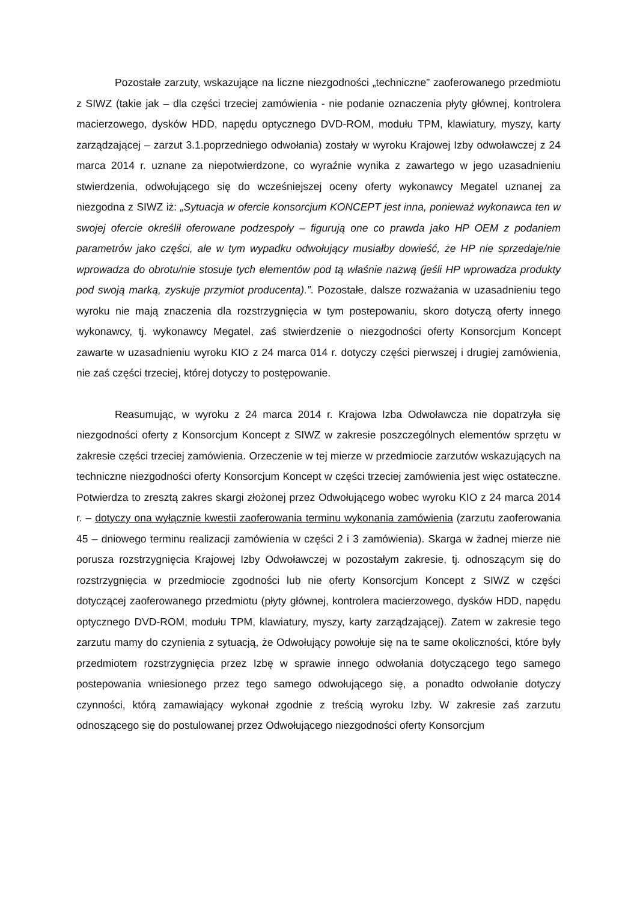Pozostałe zarzuty, wskazujące na liczne niezgodności „techniczne” zaoferowanego przedmiotu z SIWZ (takie jak – dla części trzeciej zamówienia - nie podanie oznaczenia płyty głównej, kontrolera macierzowego, dysków HDD, napędu optycznego DVD-ROM, modułu TPM, klawiatury, myszy, karty zarządzającej – zarzut 3.1.poprzedniego odwołania) zostały w wyroku Krajowej Izby odwoławczej z 24 marca 2014 r. uznane za niepotwierdzone, co wyraźnie wynika z zawartego w jego uzasadnieniu stwierdzenia, odwołującego się do wcześniejszej oceny oferty wykonawcy Megatel uznanej za niezgodna z SIWZ iż: „Sytuacja w ofercie konsorcjum KONCEPT jest inna, ponieważ wykonawca ten w swojej ofercie określił oferowane podzespoły – figurują one co prawda jako HP OEM z podaniem parametrów jako części, ale w tym wypadku odwołujący musiałby dowieść, że HP nie sprzedaje/nie wprowadza do obrotu/nie stosuje tych elementów pod tą właśnie nazwą (jeśli HP wprowadza produkty pod swoją marką, zyskuje przymiot producenta).”. Pozostałe, dalsze rozważania w uzasadnieniu tego wyroku nie mają znaczenia dla rozstrzygnięcia w tym postepowaniu, skoro dotyczą oferty innego wykonawcy, tj. wykonawcy Megatel, zaś stwierdzenie o niezgodności oferty Konsorcjum Koncept zawarte w uzasadnieniu wyroku KIO z 24 marca 014 r. dotyczy części pierwszej i drugiej zamówienia, nie zaś części trzeciej, której dotyczy to postępowanie.
Reasumując, w wyroku z 24 marca 2014 r. Krajowa Izba Odwoławcza nie dopatrzyła się niezgodności oferty z Konsorcjum Koncept z SIWZ w zakresie poszczególnych elementów sprzętu w zakresie części trzeciej zamówienia. Orzeczenie w tej mierze w przedmiocie zarzutów wskazujących na techniczne niezgodności oferty Konsorcjum Koncept w części trzeciej zamówienia jest więc ostateczne. Potwierdza to zresztą zakres skargi złożonej przez Odwołującego wobec wyroku KIO z 24 marca 2014 r. – dotyczy ona wyłącznie kwestii zaoferowania terminu wykonania zamówienia (zarzutu zaoferowania 45 – dniowego terminu realizacji zamówienia w części 2 i 3 zamówienia). Skarga w żadnej mierze nie porusza rozstrzygnięcia Krajowej Izby Odwoławczej w pozostałym zakresie, tj. odnoszącym się do rozstrzygnięcia w przedmiocie zgodności lub nie oferty Konsorcjum Koncept z SIWZ w części dotyczącej zaoferowanego przedmiotu (płyty głównej, kontrolera macierzowego, dysków HDD, napędu optycznego DVD-ROM, modułu TPM, klawiatury, myszy, karty zarządzającej). Zatem w zakresie tego zarzutu mamy do czynienia z sytuacją, że Odwołujący powołuje się na te same okoliczności, które były przedmiotem rozstrzygnięcia przez Izbę w sprawie innego odwołania dotyczącego tego samego postepowania wniesionego przez tego samego odwołującego się, a ponadto odwołanie dotyczy czynności, którą zamawiający wykonał zgodnie z treścią wyroku Izby. W zakresie zaś zarzutu odnoszącego się do postulowanej przez Odwołującego niezgodności oferty Konsorcjum